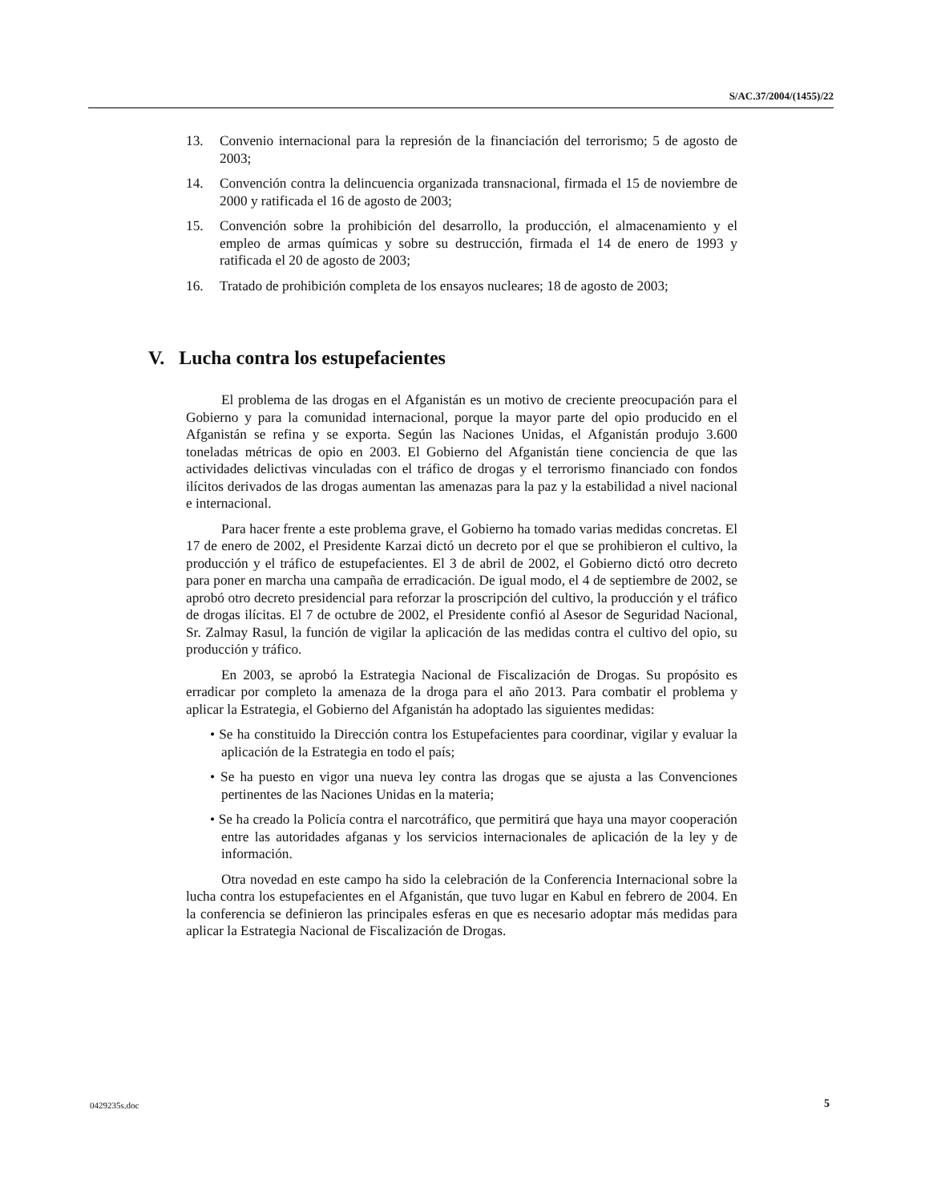S/AC.37/2004/(1455)/22
13. Convenio internacional para la represión de la financiación del terrorismo; 5 de agosto de 2003;
14. Convención contra la delincuencia organizada transnacional, firmada el 15 de noviembre de 2000 y ratificada el 16 de agosto de 2003;
15. Convención sobre la prohibición del desarrollo, la producción, el almacenamiento y el empleo de armas químicas y sobre su destrucción, firmada el 14 de enero de 1993 y ratificada el 20 de agosto de 2003;
16. Tratado de prohibición completa de los ensayos nucleares; 18 de agosto de 2003;
V. Lucha contra los estupefacientes
El problema de las drogas en el Afganistán es un motivo de creciente preocupación para el Gobierno y para la comunidad internacional, porque la mayor parte del opio producido en el Afganistán se refina y se exporta. Según las Naciones Unidas, el Afganistán produjo 3.600 toneladas métricas de opio en 2003. El Gobierno del Afganistán tiene conciencia de que las actividades delictivas vinculadas con el tráfico de drogas y el terrorismo financiado con fondos ilícitos derivados de las drogas aumentan las amenazas para la paz y la estabilidad a nivel nacional e internacional.
Para hacer frente a este problema grave, el Gobierno ha tomado varias medidas concretas. El 17 de enero de 2002, el Presidente Karzai dictó un decreto por el que se prohibieron el cultivo, la producción y el tráfico de estupefacientes. El 3 de abril de 2002, el Gobierno dictó otro decreto para poner en marcha una campaña de erradicación. De igual modo, el 4 de septiembre de 2002, se aprobó otro decreto presidencial para reforzar la proscripción del cultivo, la producción y el tráfico de drogas ilícitas. El 7 de octubre de 2002, el Presidente confió al Asesor de Seguridad Nacional, Sr. Zalmay Rasul, la función de vigilar la aplicación de las medidas contra el cultivo del opio, su producción y tráfico.
En 2003, se aprobó la Estrategia Nacional de Fiscalización de Drogas. Su propósito es erradicar por completo la amenaza de la droga para el año 2013. Para combatir el problema y aplicar la Estrategia, el Gobierno del Afganistán ha adoptado las siguientes medidas:
• Se ha constituido la Dirección contra los Estupefacientes para coordinar, vigilar y evaluar la aplicación de la Estrategia en todo el país;
• Se ha puesto en vigor una nueva ley contra las drogas que se ajusta a las Convenciones pertinentes de las Naciones Unidas en la materia;
• Se ha creado la Policía contra el narcotráfico, que permitirá que haya una mayor cooperación entre las autoridades afganas y los servicios internacionales de aplicación de la ley y de información.
Otra novedad en este campo ha sido la celebración de la Conferencia Internacional sobre la lucha contra los estupefacientes en el Afganistán, que tuvo lugar en Kabul en febrero de 2004. En la conferencia se definieron las principales esferas en que es necesario adoptar más medidas para aplicar la Estrategia Nacional de Fiscalización de Drogas.
0429235s.doc 5